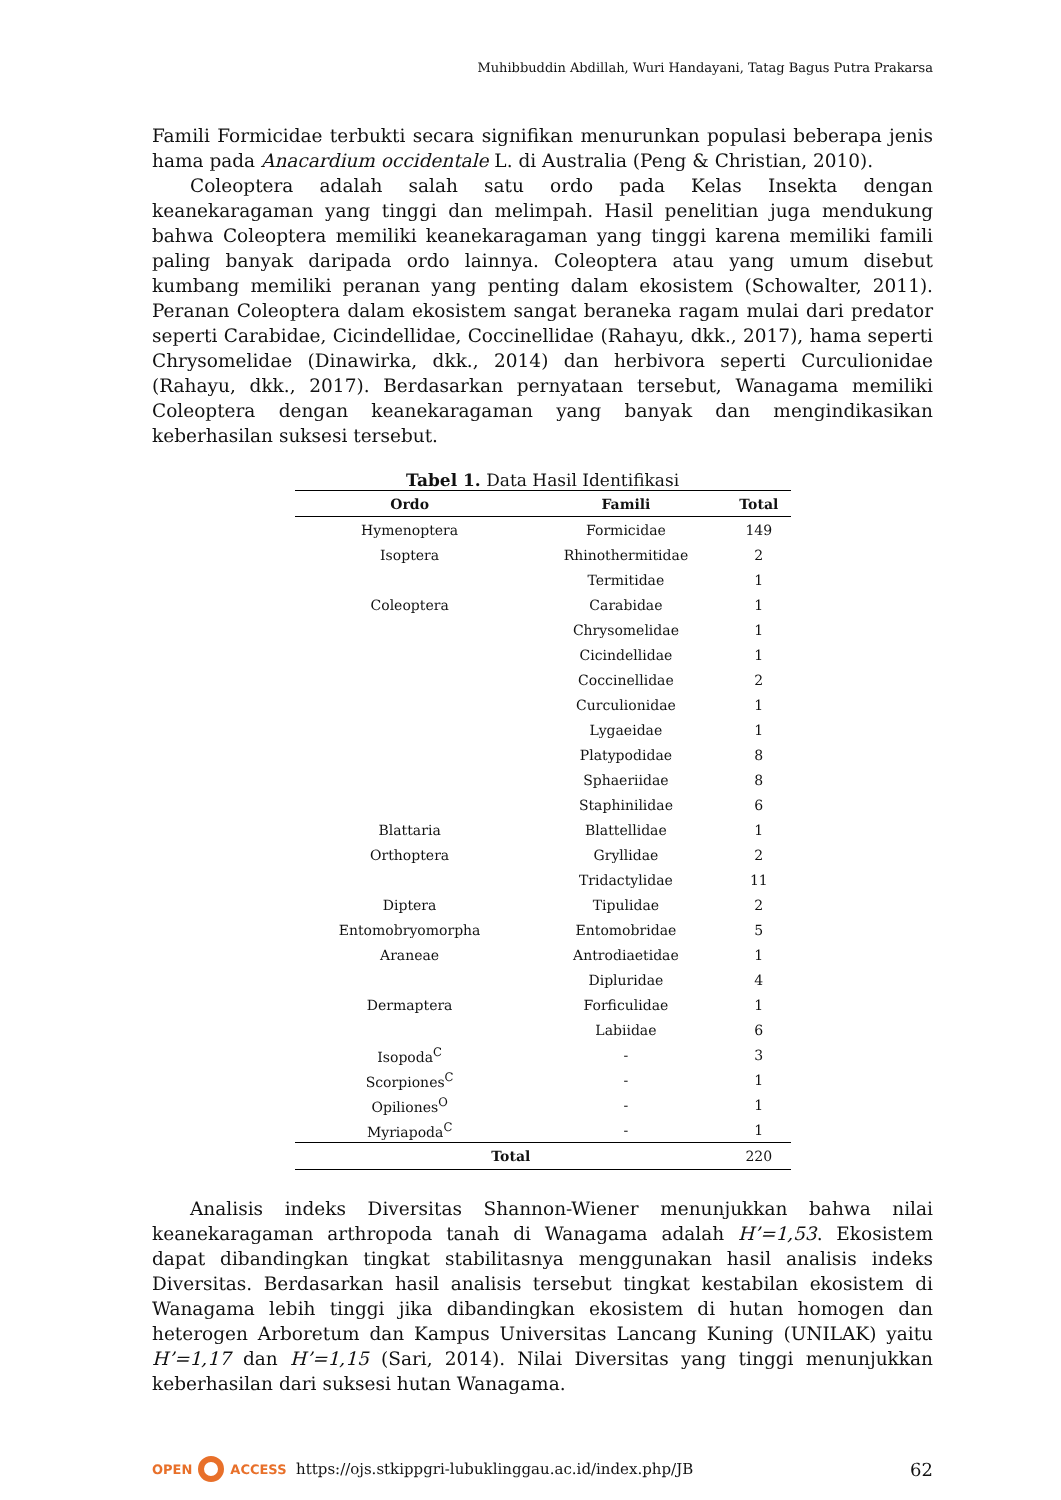Muhibbuddin Abdillah, Wuri Handayani, Tatag Bagus Putra Prakarsa
Famili Formicidae terbukti secara signifikan menurunkan populasi beberapa jenis hama pada Anacardium occidentale L. di Australia (Peng & Christian, 2010).
Coleoptera adalah salah satu ordo pada Kelas Insekta dengan keanekaragaman yang tinggi dan melimpah. Hasil penelitian juga mendukung bahwa Coleoptera memiliki keanekaragaman yang tinggi karena memiliki famili paling banyak daripada ordo lainnya. Coleoptera atau yang umum disebut kumbang memiliki peranan yang penting dalam ekosistem (Schowalter, 2011). Peranan Coleoptera dalam ekosistem sangat beraneka ragam mulai dari predator seperti Carabidae, Cicindellidae, Coccinellidae (Rahayu, dkk., 2017), hama seperti Chrysomelidae (Dinawirka, dkk., 2014) dan herbivora seperti Curculionidae (Rahayu, dkk., 2017). Berdasarkan pernyataan tersebut, Wanagama memiliki Coleoptera dengan keanekaragaman yang banyak dan mengindikasikan keberhasilan suksesi tersebut.
Tabel 1. Data Hasil Identifikasi
| Ordo | Famili | Total |
| --- | --- | --- |
| Hymenoptera | Formicidae | 149 |
| Isoptera | Rhinothermitidae | 2 |
| | Termitidae | 1 |
| Coleoptera | Carabidae | 1 |
| | Chrysomelidae | 1 |
| | Cicindellidae | 1 |
| | Coccinellidae | 2 |
| | Curculionidae | 1 |
| | Lygaeidae | 1 |
| | Platypodidae | 8 |
| | Sphaeriidae | 8 |
| | Staphinilidae | 6 |
| Blattaria | Blattellidae | 1 |
| Orthoptera | Gryllidae | 2 |
| | Tridactylidae | 11 |
| Diptera | Tipulidae | 2 |
| Entomobryomorpha | Entomobridae | 5 |
| Araneae | Antrodiaetidae | 1 |
| | Dipluridae | 4 |
| Dermaptera | Forficulidae | 1 |
| | Labiidae | 6 |
| Isopoda<sup>C</sup> | - | 3 |
| Scorpiones<sup>C</sup> | - | 1 |
| Opiliones<sup>O</sup> | - | 1 |
| Myriapoda<sup>C</sup> | - | 1 |
| Total | | 220 |
Analisis indeks Diversitas Shannon-Wiener menunjukkan bahwa nilai keanekaragaman arthropoda tanah di Wanagama adalah H’=1,53. Ekosistem dapat dibandingkan tingkat stabilitasnya menggunakan hasil analisis indeks Diversitas. Berdasarkan hasil analisis tersebut tingkat kestabilan ekosistem di Wanagama lebih tinggi jika dibandingkan ekosistem di hutan homogen dan heterogen Arboretum dan Kampus Universitas Lancang Kuning (UNILAK) yaitu H’=1,17 dan H’=1,15 (Sari, 2014). Nilai Diversitas yang tinggi menunjukkan keberhasilan dari suksesi hutan Wanagama.
OPEN ACCESS https://ojs.stkippgri-lubuklinggau.ac.id/index.php/JB 62